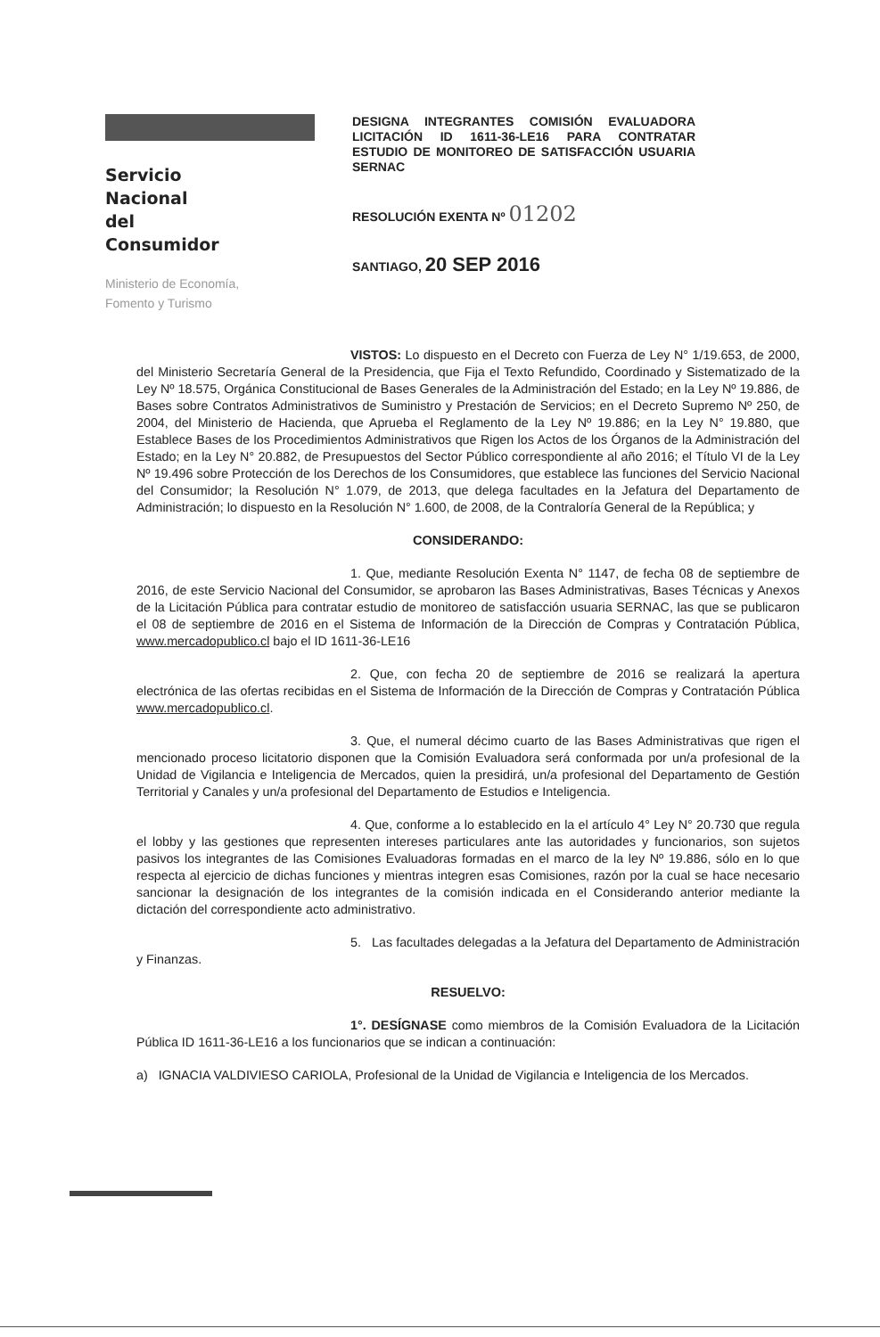Servicio Nacional
del Consumidor
Ministerio de Economía,
Fomento y Turismo
DESIGNA INTEGRANTES COMISIÓN EVALUADORA LICITACIÓN ID 1611-36-LE16 PARA CONTRATAR ESTUDIO DE MONITOREO DE SATISFACCIÓN USUARIA SERNAC
RESOLUCIÓN EXENTA Nº 01202
SANTIAGO, 20 SEP 2016
VISTOS: Lo dispuesto en el Decreto con Fuerza de Ley N° 1/19.653, de 2000, del Ministerio Secretaría General de la Presidencia, que Fija el Texto Refundido, Coordinado y Sistematizado de la Ley Nº 18.575, Orgánica Constitucional de Bases Generales de la Administración del Estado; en la Ley Nº 19.886, de Bases sobre Contratos Administrativos de Suministro y Prestación de Servicios; en el Decreto Supremo Nº 250, de 2004, del Ministerio de Hacienda, que Aprueba el Reglamento de la Ley Nº 19.886; en la Ley N° 19.880, que Establece Bases de los Procedimientos Administrativos que Rigen los Actos de los Órganos de la Administración del Estado; en la Ley N° 20.882, de Presupuestos del Sector Público correspondiente al año 2016; el Título VI de la Ley Nº 19.496 sobre Protección de los Derechos de los Consumidores, que establece las funciones del Servicio Nacional del Consumidor; la Resolución N° 1.079, de 2013, que delega facultades en la Jefatura del Departamento de Administración; lo dispuesto en la Resolución N° 1.600, de 2008, de la Contraloría General de la República; y
CONSIDERANDO:
1. Que, mediante Resolución Exenta N° 1147, de fecha 08 de septiembre de 2016, de este Servicio Nacional del Consumidor, se aprobaron las Bases Administrativas, Bases Técnicas y Anexos de la Licitación Pública para contratar estudio de monitoreo de satisfacción usuaria SERNAC, las que se publicaron el 08 de septiembre de 2016 en el Sistema de Información de la Dirección de Compras y Contratación Pública, www.mercadopublico.cl bajo el ID 1611-36-LE16
2. Que, con fecha 20 de septiembre de 2016 se realizará la apertura electrónica de las ofertas recibidas en el Sistema de Información de la Dirección de Compras y Contratación Pública www.mercadopublico.cl.
3. Que, el numeral décimo cuarto de las Bases Administrativas que rigen el mencionado proceso licitatorio disponen que la Comisión Evaluadora será conformada por un/a profesional de la Unidad de Vigilancia e Inteligencia de Mercados, quien la presidirá, un/a profesional del Departamento de Gestión Territorial y Canales y un/a profesional del Departamento de Estudios e Inteligencia.
4. Que, conforme a lo establecido en la el artículo 4° Ley N° 20.730 que regula el lobby y las gestiones que representen intereses particulares ante las autoridades y funcionarios, son sujetos pasivos los integrantes de las Comisiones Evaluadoras formadas en el marco de la ley Nº 19.886, sólo en lo que respecta al ejercicio de dichas funciones y mientras integren esas Comisiones, razón por la cual se hace necesario sancionar la designación de los integrantes de la comisión indicada en el Considerando anterior mediante la dictación del correspondiente acto administrativo.
5. Las facultades delegadas a la Jefatura del Departamento de Administración y Finanzas.
RESUELVO:
1°. DESÍGNASE como miembros de la Comisión Evaluadora de la Licitación Pública ID 1611-36-LE16 a los funcionarios que se indican a continuación:
a) IGNACIA VALDIVIESO CARIOLA, Profesional de la Unidad de Vigilancia e Inteligencia de los Mercados.